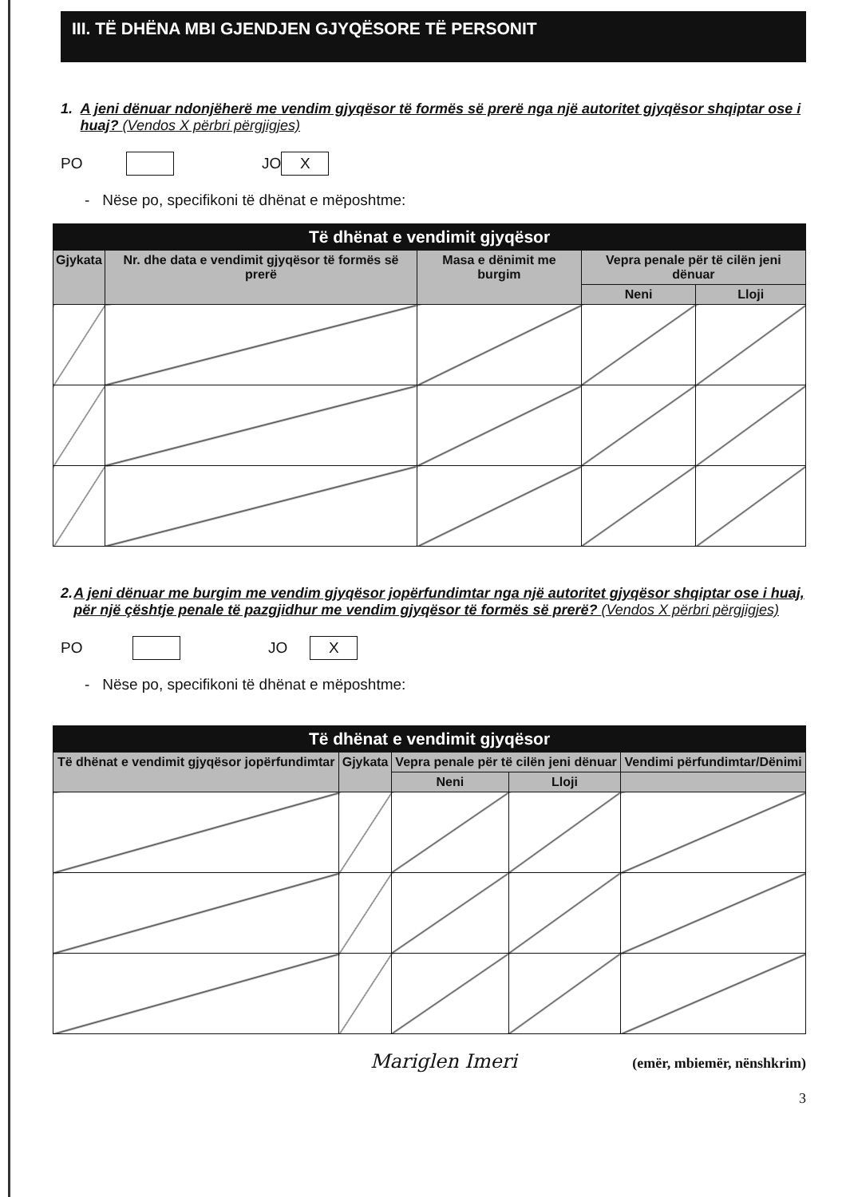III. TË DHËNA MBI GJENDJEN GJYQËSORE TË PERSONIT
1. A jeni dënuar ndonjëherë me vendim gjyqësor të formës së prerë nga një autoritet gjyqësor shqiptar ose i huaj? (Vendos X përbri përgjigjes)
PO JO X
- Nëse po, specifikoni të dhënat e mëposhtme:
| Të dhënat e vendimit gjyqësor | | | | |
| --- | --- | --- | --- | --- |
| Gjykata | Nr. dhe data e vendimit gjyqësor të formës së prerë | Masa e dënimit me burgim | Vepra penale për të cilën jeni dënuar | |
| | | | Neni | Lloji |
2. A jeni dënuar me burgim me vendim gjyqësor jopërfundimtar nga një autoritet gjyqësor shqiptar ose i huaj, për një çështje penale të pazgjidhur me vendim gjyqësor të formës së prerë? (Vendos X përbri përgjigjes)
PO JO X
- Nëse po, specifikoni të dhënat e mëposhtme:
| Të dhënat e vendimit gjyqësor | | | | |
| --- | --- | --- | --- | --- |
| Të dhënat e vendimit gjyqësor jopërfundimtar | Gjykata | Vepra penale për të cilën jeni dënuar | | Vendimi përfundimtar/Dënimi |
| | | Neni | Lloji | |
Mariglen Imeri (emër, mbiemër, nënshkrim)
3